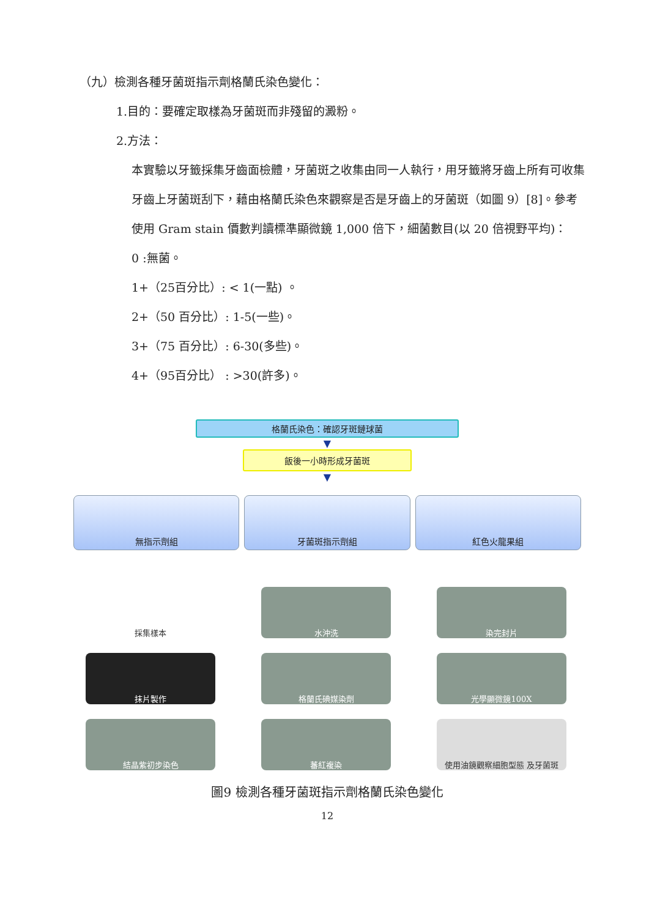（九）檢測各種牙菌斑指示劑格蘭氏染色變化：
1.目的：要確定取樣為牙菌斑而非殘留的澱粉。
2.方法：
本實驗以牙籤採集牙齒面檢體，牙菌斑之收集由同一人執行，用牙籤將牙齒上所有可收集牙齒上牙菌斑刮下，藉由格蘭氏染色來觀察是否是牙齒上的牙菌斑（如圖 9）[8]。參考使用 Gram stain 價數判讀標準顯微鏡 1,000 倍下，細菌數目(以 20 倍視野平均)：
0 :無菌。
1+（25百分比）: < 1(一點) 。
2+（50 百分比）: 1-5(一些)。
3+（75 百分比）: 6-30(多些)。
4+（95百分比） : >30(許多)。
格蘭氏染色：確認牙斑鏈球菌
▼
飯後一小時形成牙菌斑
▼
無指示劑組 牙菌斑指示劑組 紅色火龍果組
採集樣本
水沖洗
染完封片
抹片製作
格蘭氏碘媒染劑
光學顯微鏡100X
結晶紫初步染色
蕃紅複染
使用油鏡觀察細胞型態 及牙菌斑
圖9 檢測各種牙菌斑指示劑格蘭氏染色變化
12